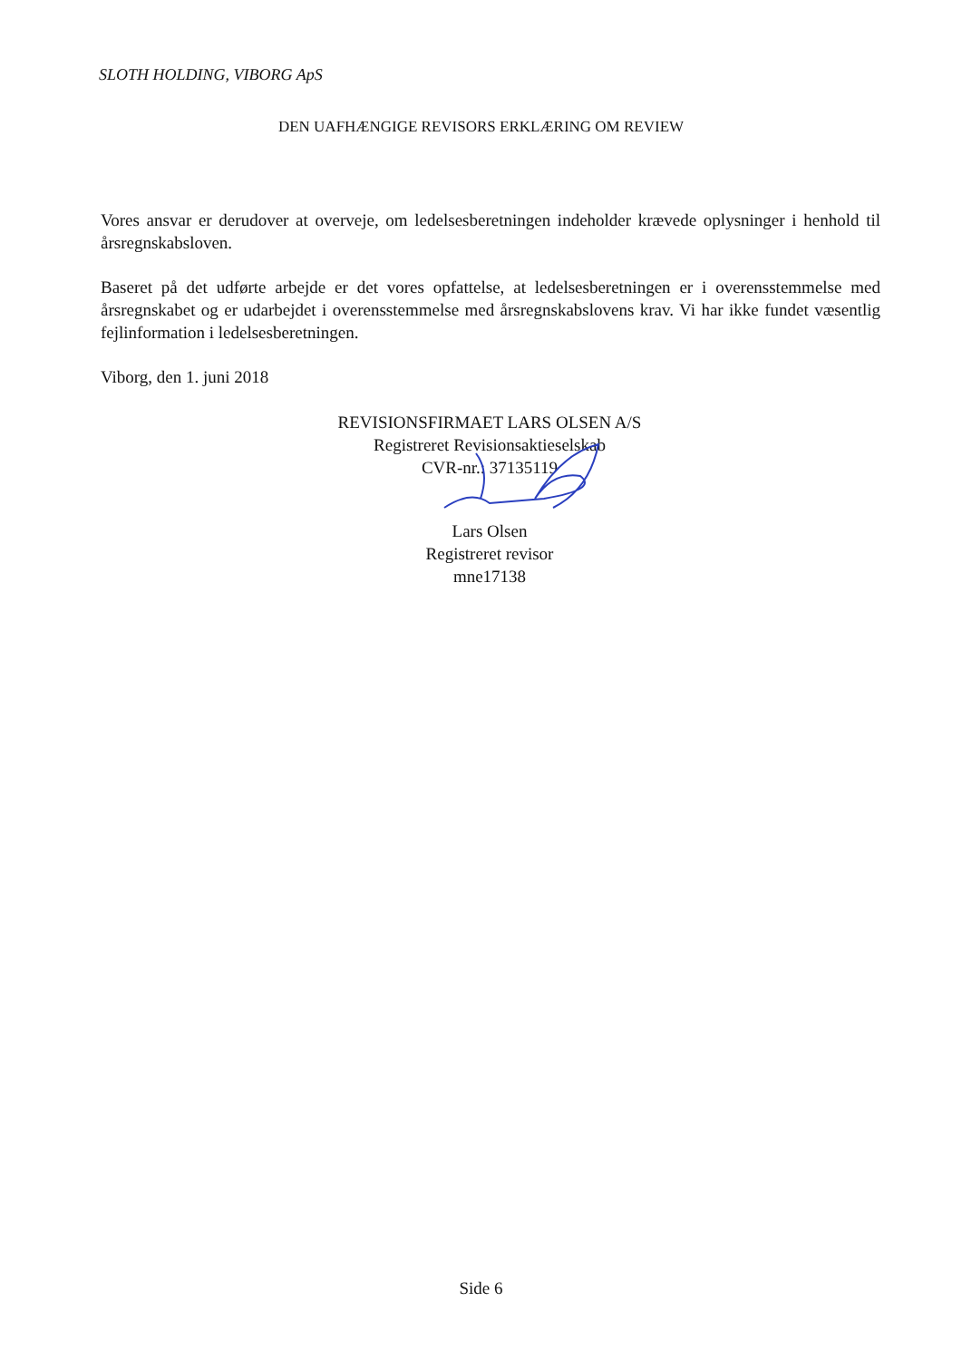SLOTH HOLDING, VIBORG ApS
DEN UAFHÆNGIGE REVISORS ERKLÆRING OM REVIEW
Vores ansvar er derudover at overveje, om ledelsesberetningen indeholder krævede oplysninger i henhold til årsregnskabsloven.
Baseret på det udførte arbejde er det vores opfattelse, at ledelsesberetningen er i overensstemmelse med årsregnskabet og er udarbejdet i overensstemmelse med årsregnskabslovens krav. Vi har ikke fundet væsentlig fejlinformation i ledelsesberetningen.
Viborg, den 1. juni 2018
REVISIONSFIRMAET LARS OLSEN A/S
Registreret Revisionsaktieselskab
CVR-nr.: 37135119
Lars Olsen
Registreret revisor
mne17138
Side 6